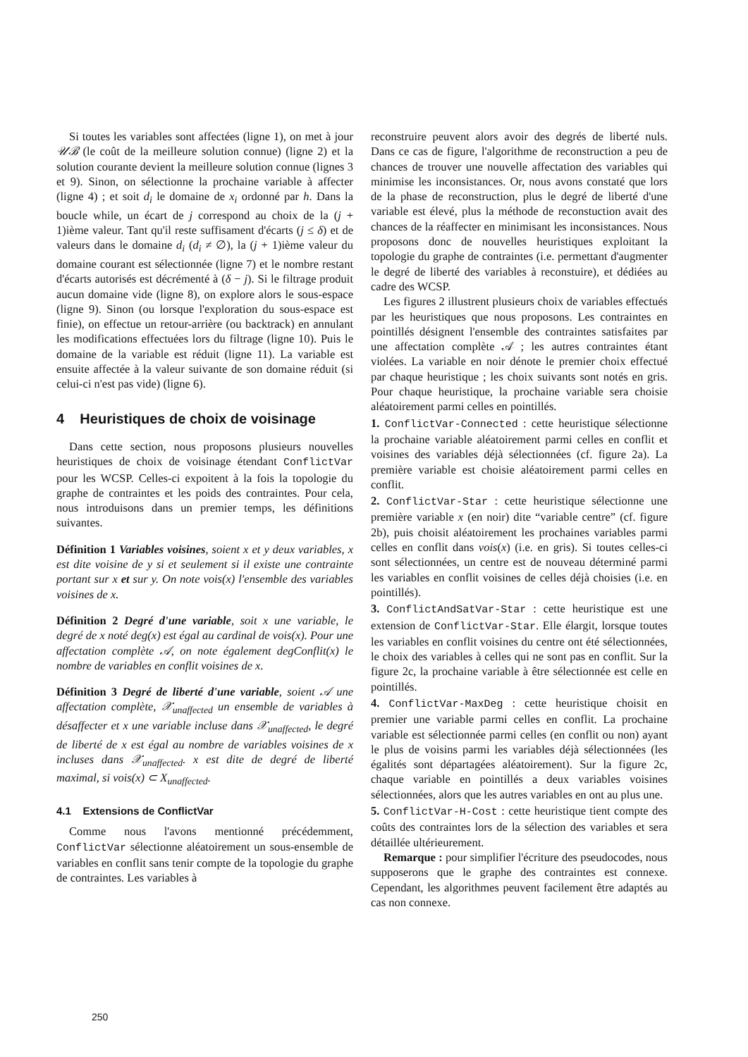Si toutes les variables sont affectées (ligne 1), on met à jour 𝒰ℬ (le coût de la meilleure solution connue) (ligne 2) et la solution courante devient la meilleure solution connue (lignes 3 et 9). Sinon, on sélectionne la prochaine variable à affecter (ligne 4) ; et soit d<sub>i</sub> le domaine de x<sub>i</sub> ordonné par h. Dans la boucle while, un écart de j correspond au choix de la (j + 1)ième valeur. Tant qu'il reste suffisament d'écarts (j ≤ δ) et de valeurs dans le domaine d<sub>i</sub> (d<sub>i</sub> ≠ ∅), la (j + 1)ième valeur du domaine courant est sélectionnée (ligne 7) et le nombre restant d'écarts autorisés est décrémenté à (δ − j). Si le filtrage produit aucun domaine vide (ligne 8), on explore alors le sous-espace (ligne 9). Sinon (ou lorsque l'exploration du sous-espace est finie), on effectue un retour-arrière (ou backtrack) en annulant les modifications effectuées lors du filtrage (ligne 10). Puis le domaine de la variable est réduit (ligne 11). La variable est ensuite affectée à la valeur suivante de son domaine réduit (si celui-ci n'est pas vide) (ligne 6).
4 Heuristiques de choix de voisinage
Dans cette section, nous proposons plusieurs nouvelles heuristiques de choix de voisinage étendant ConflictVar pour les WCSP. Celles-ci expoitent à la fois la topologie du graphe de contraintes et les poids des contraintes. Pour cela, nous introduisons dans un premier temps, les définitions suivantes.
Définition 1 Variables voisines, soient x et y deux variables, x est dite voisine de y si et seulement si il existe une contrainte portant sur x et sur y. On note vois(x) l'ensemble des variables voisines de x.
Définition 2 Degré d'une variable, soit x une variable, le degré de x noté deg(x) est égal au cardinal de vois(x). Pour une affectation complète 𝒜, on note également degConflit(x) le nombre de variables en conflit voisines de x.
Définition 3 Degré de liberté d'une variable, soient 𝒜 une affectation complète, 𝒳<sub>unaffected</sub> un ensemble de variables à désaffecter et x une variable incluse dans 𝒳<sub>unaffected</sub>, le degré de liberté de x est égal au nombre de variables voisines de x incluses dans 𝒳<sub>unaffected</sub>. x est dite de degré de liberté maximal, si vois(x) ⊂ X<sub>unaffected</sub>.
4.1 Extensions de ConflictVar
Comme nous l'avons mentionné précédemment, ConflictVar sélectionne aléatoirement un sous-ensemble de variables en conflit sans tenir compte de la topologie du graphe de contraintes. Les variables à
reconstruire peuvent alors avoir des degrés de liberté nuls. Dans ce cas de figure, l'algorithme de reconstruction a peu de chances de trouver une nouvelle affectation des variables qui minimise les inconsistances. Or, nous avons constaté que lors de la phase de reconstruction, plus le degré de liberté d'une variable est élevé, plus la méthode de reconstuction avait des chances de la réaffecter en minimisant les inconsistances. Nous proposons donc de nouvelles heuristiques exploitant la topologie du graphe de contraintes (i.e. permettant d'augmenter le degré de liberté des variables à reconstuire), et dédiées au cadre des WCSP.
Les figures 2 illustrent plusieurs choix de variables effectués par les heuristiques que nous proposons. Les contraintes en pointillés désignent l'ensemble des contraintes satisfaites par une affectation complète 𝒜 ; les autres contraintes étant violées. La variable en noir dénote le premier choix effectué par chaque heuristique ; les choix suivants sont notés en gris. Pour chaque heuristique, la prochaine variable sera choisie aléatoirement parmi celles en pointillés.
1. ConflictVar-Connected : cette heuristique sélectionne la prochaine variable aléatoirement parmi celles en conflit et voisines des variables déjà sélectionnées (cf. figure 2a). La première variable est choisie aléatoirement parmi celles en conflit.
2. ConflictVar-Star : cette heuristique sélectionne une première variable x (en noir) dite “variable centre” (cf. figure 2b), puis choisit aléatoirement les prochaines variables parmi celles en conflit dans vois(x) (i.e. en gris). Si toutes celles-ci sont sélectionnées, un centre est de nouveau déterminé parmi les variables en conflit voisines de celles déjà choisies (i.e. en pointillés).
3. ConflictAndSatVar-Star : cette heuristique est une extension de ConflictVar-Star. Elle élargit, lorsque toutes les variables en conflit voisines du centre ont été sélectionnées, le choix des variables à celles qui ne sont pas en conflit. Sur la figure 2c, la prochaine variable à être sélectionnée est celle en pointillés.
4. ConflictVar-MaxDeg : cette heuristique choisit en premier une variable parmi celles en conflit. La prochaine variable est sélectionnée parmi celles (en conflit ou non) ayant le plus de voisins parmi les variables déjà sélectionnées (les égalités sont départagées aléatoirement). Sur la figure 2c, chaque variable en pointillés a deux variables voisines sélectionnées, alors que les autres variables en ont au plus une.
5. ConflictVar-H-Cost : cette heuristique tient compte des coûts des contraintes lors de la sélection des variables et sera détaillée ultérieurement.
Remarque : pour simplifier l'écriture des pseudocodes, nous supposerons que le graphe des contraintes est connexe. Cependant, les algorithmes peuvent facilement être adaptés au cas non connexe.
250